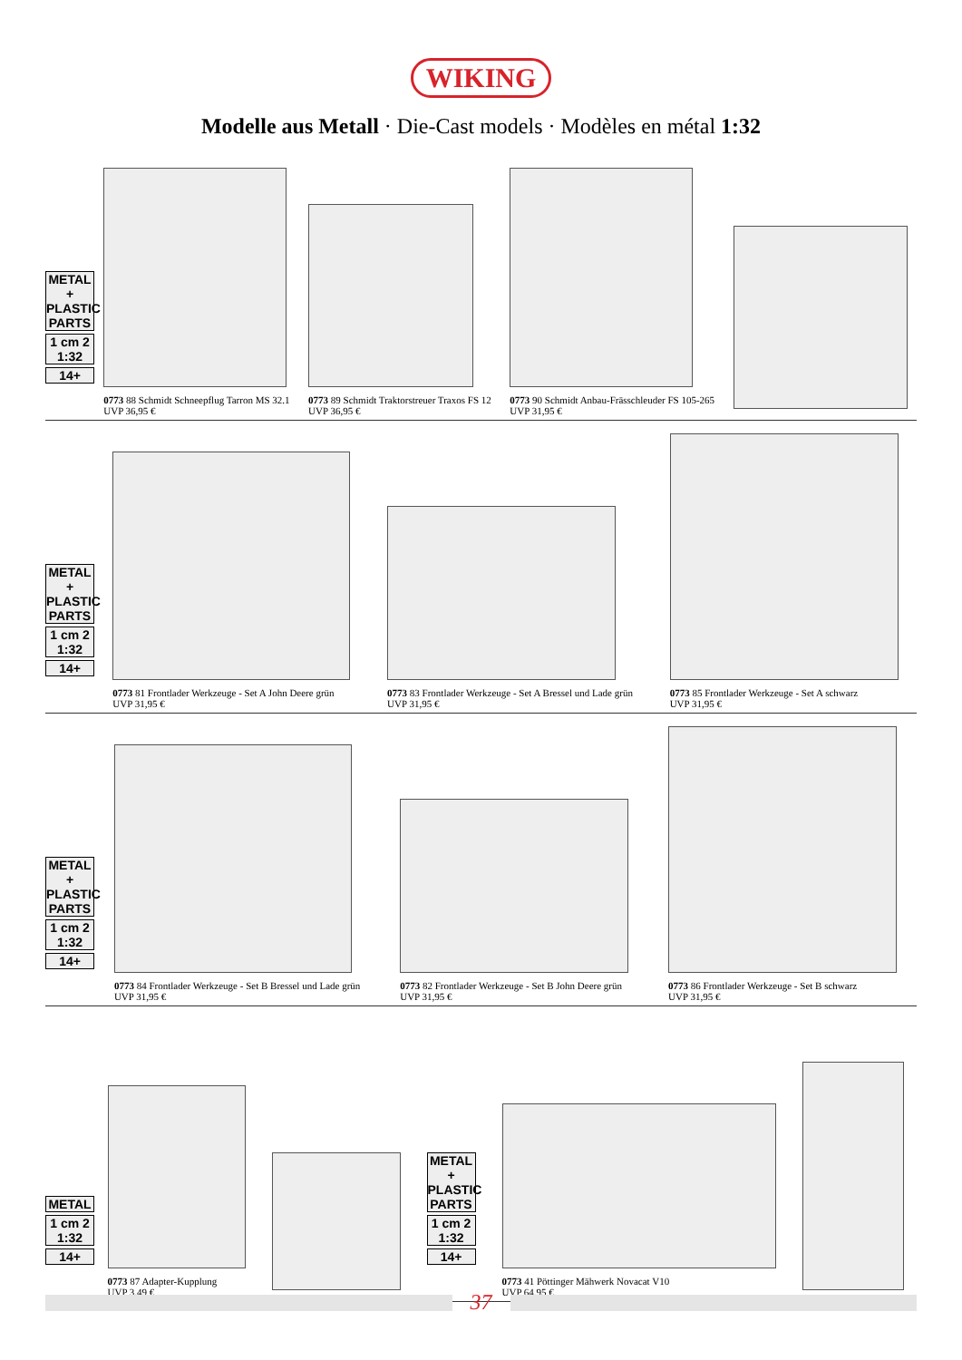WIKING
Modelle aus Metall · Die-Cast models · Modèles en métal 1:32
METAL + PLASTIC PARTS
1 cm 2 1:32
14+
0773 88 Schmidt Schneepflug Tarron MS 32.1
UVP 36,95 €
0773 89 Schmidt Traktorstreuer Traxos FS 12
UVP 36,95 €
0773 90 Schmidt Anbau-Frässchleuder FS 105-265
UVP 31,95 €
METAL + PLASTIC PARTS
1 cm 2 1:32
14+
0773 81 Frontlader Werkzeuge - Set A John Deere grün
UVP 31,95 €
0773 83 Frontlader Werkzeuge - Set A Bressel und Lade grün
UVP 31,95 €
0773 85 Frontlader Werkzeuge - Set A schwarz
UVP 31,95 €
METAL + PLASTIC PARTS
1 cm 2 1:32
14+
0773 84 Frontlader Werkzeuge - Set B Bressel und Lade grün
UVP 31,95 €
0773 82 Frontlader Werkzeuge - Set B John Deere grün
UVP 31,95 €
0773 86 Frontlader Werkzeuge - Set B schwarz
UVP 31,95 €
METAL
1 cm 2 1:32
14+
0773 87 Adapter-Kupplung
UVP 3,49 €
METAL + PLASTIC PARTS
1 cm 2 1:32
14+
0773 41 Pöttinger Mähwerk Novacat V10
UVP 64,95 €
37